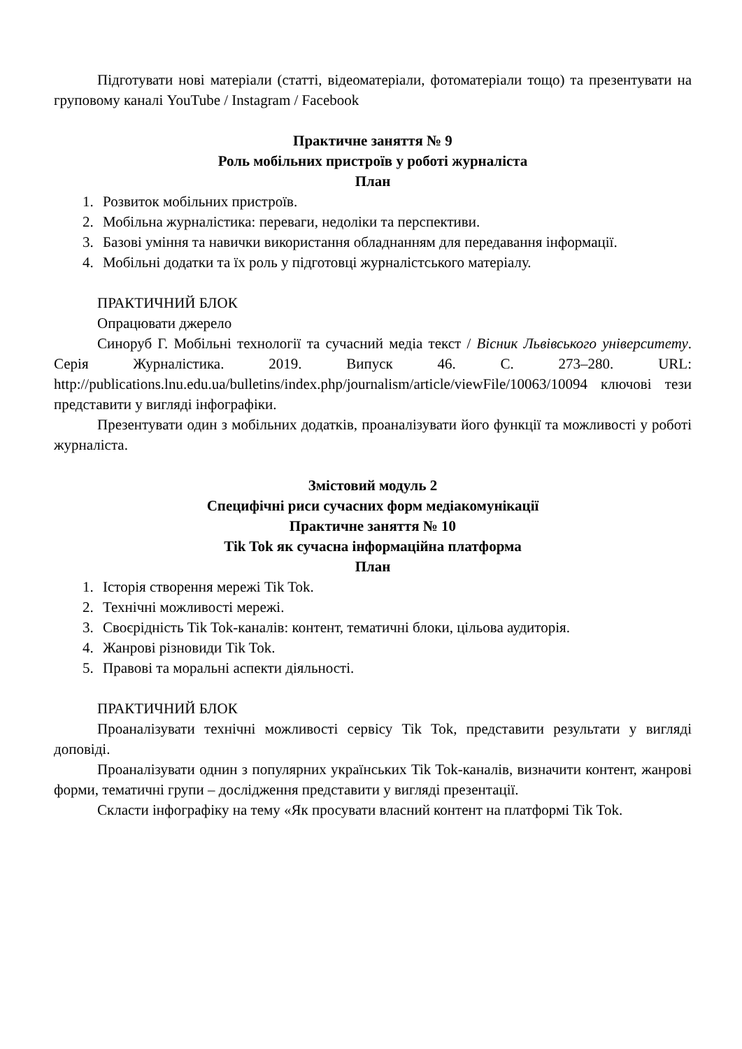Підготувати нові матеріали (статті, відеоматеріали, фотоматеріали тощо) та презентувати на груповому каналі YouTube / Instagram / Facebook
Практичне заняття № 9
Роль мобільних пристроїв у роботі журналіста
План
1. Розвиток мобільних пристроїв.
2. Мобільна журналістика: переваги, недоліки та перспективи.
3. Базові уміння та навички використання обладнанням для передавання інформації.
4. Мобільні додатки та їх роль у підготовці журналістського матеріалу.
ПРАКТИЧНИЙ БЛОК
Опрацювати джерело
Синоруб Г. Мобільні технології та сучасний медіа текст / Вісник Львівського університету. Серія Журналістика. 2019. Випуск 46. С. 273–280. URL: http://publications.lnu.edu.ua/bulletins/index.php/journalism/article/viewFile/10063/10094 ключові тези представити у вигляді інфографіки.
Презентувати один з мобільних додатків, проаналізувати його функції та можливості у роботі журналіста.
Змістовий модуль 2
Специфічні риси сучасних форм медіакомунікації
Практичне заняття № 10
Tik Tok як сучасна інформаційна платформа
План
1. Історія створення мережі Tik Tok.
2. Технічні можливості мережі.
3. Своєрідність Tik Tok-каналів: контент, тематичні блоки, цільова аудиторія.
4. Жанрові різновиди Tik Tok.
5. Правові та моральні аспекти діяльності.
ПРАКТИЧНИЙ БЛОК
Проаналізувати технічні можливості сервісу Tik Tok, представити результати у вигляді доповіді.
Проаналізувати однин з популярних українських Tik Tok-каналів, визначити контент, жанрові форми, тематичні групи – дослідження представити у вигляді презентації.
Скласти інфографіку на тему «Як просувати власний контент на платформі Tik Tok.